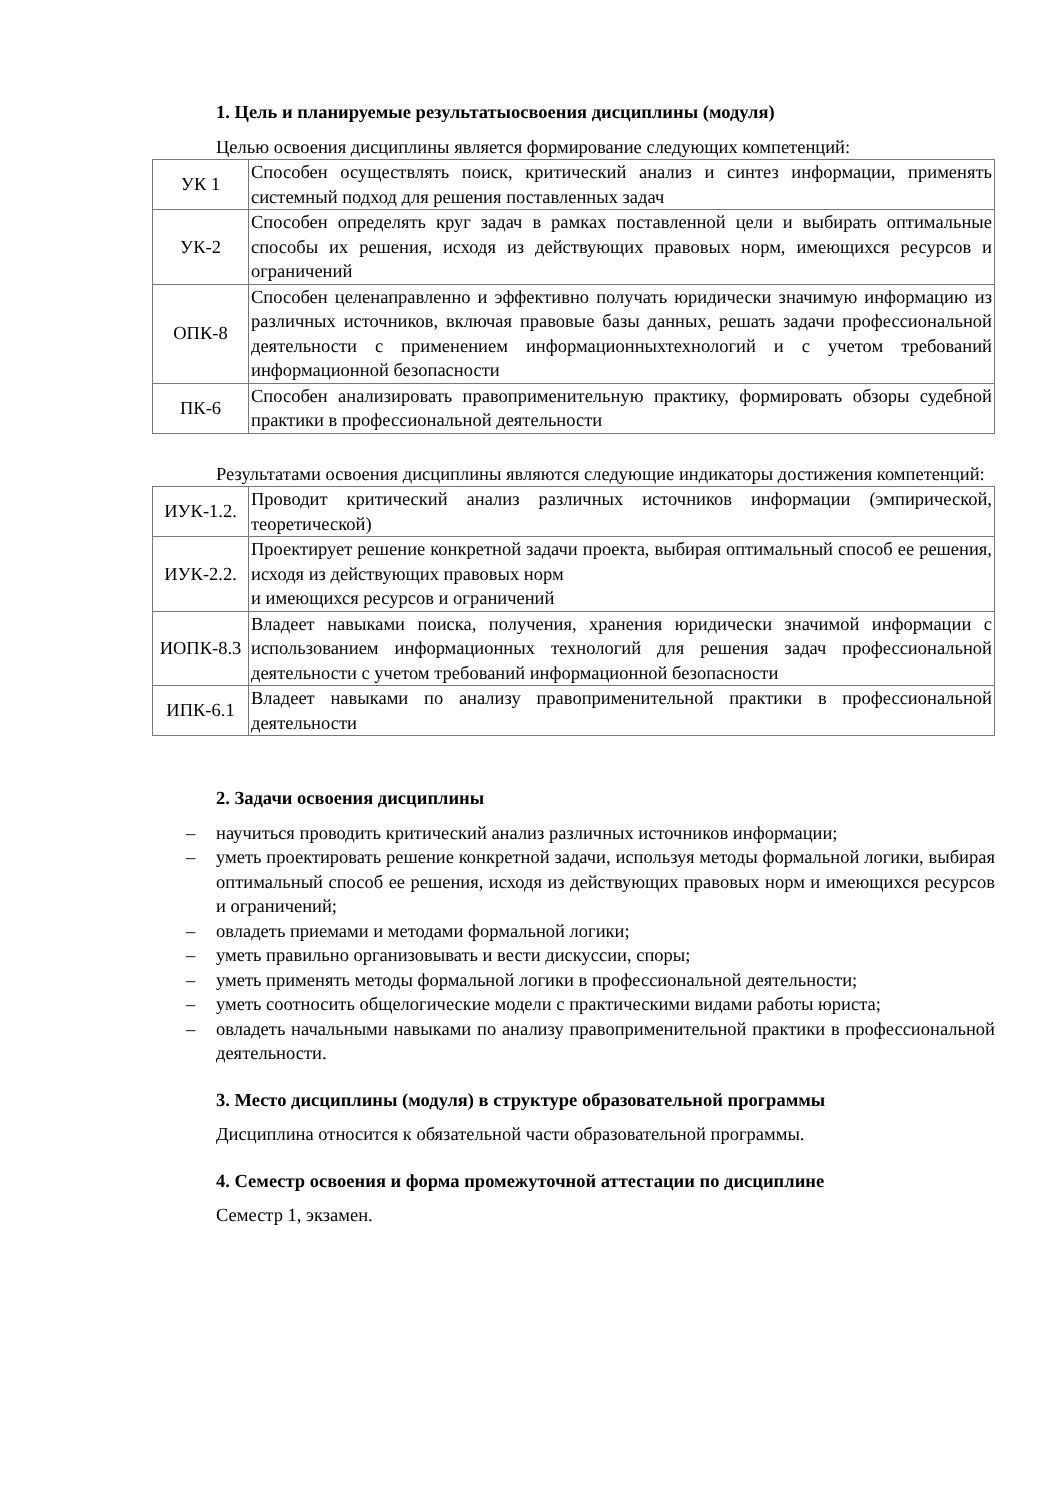1. Цель и планируемые результатыосвоения дисциплины (модуля)
Целью освоения дисциплины является формирование следующих компетенций:
| УК 1 | Способен осуществлять поиск, критический анализ и синтез информации, применять системный подход для решения поставленных задач |
| УК-2 | Способен определять круг задач в рамках поставленной цели и выбирать оптимальные способы их решения, исходя из действующих правовых норм, имеющихся ресурсов и ограничений |
| ОПК-8 | Способен целенаправленно и эффективно получать юридически значимую информацию из различных источников, включая правовые базы данных, решать задачи профессиональной деятельности с применением информационныхтехнологий и с учетом требований информационной безопасности |
| ПК-6 | Способен анализировать правоприменительную практику, формировать обзоры судебной практики в профессиональной деятельности |
Результатами освоения дисциплины являются следующие индикаторы достижения компетенций:
| ИУК-1.2. | Проводит критический анализ различных источников информации (эмпирической, теоретической) |
| ИУК-2.2. | Проектирует решение конкретной задачи проекта, выбирая оптимальный способ ее решения, исходя из действующих правовых норм и имеющихся ресурсов и ограничений |
| ИОПК-8.3 | Владеет навыками поиска, получения, хранения юридически значимой информации с использованием информационных технологий для решения задач профессиональной деятельности с учетом требований информационной безопасности |
| ИПК-6.1 | Владеет навыками по анализу правоприменительной практики в профессиональной деятельности |
2. Задачи освоения дисциплины
– научиться проводить критический анализ различных источников информации;
– уметь проектировать решение конкретной задачи, используя методы формальной логики, выбирая оптимальный способ ее решения, исходя из действующих правовых норм и имеющихся ресурсов и ограничений;
– овладеть приемами и методами формальной логики;
– уметь правильно организовывать и вести дискуссии, споры;
– уметь применять методы формальной логики в профессиональной деятельности;
– уметь соотносить общелогические модели с практическими видами работы юриста;
– овладеть начальными навыками по анализу правоприменительной практики в профессиональной деятельности.
3. Место дисциплины (модуля) в структуре образовательной программы
Дисциплина относится к обязательной части образовательной программы.
4. Семестр освоения и форма промежуточной аттестации по дисциплине
Семестр 1, экзамен.